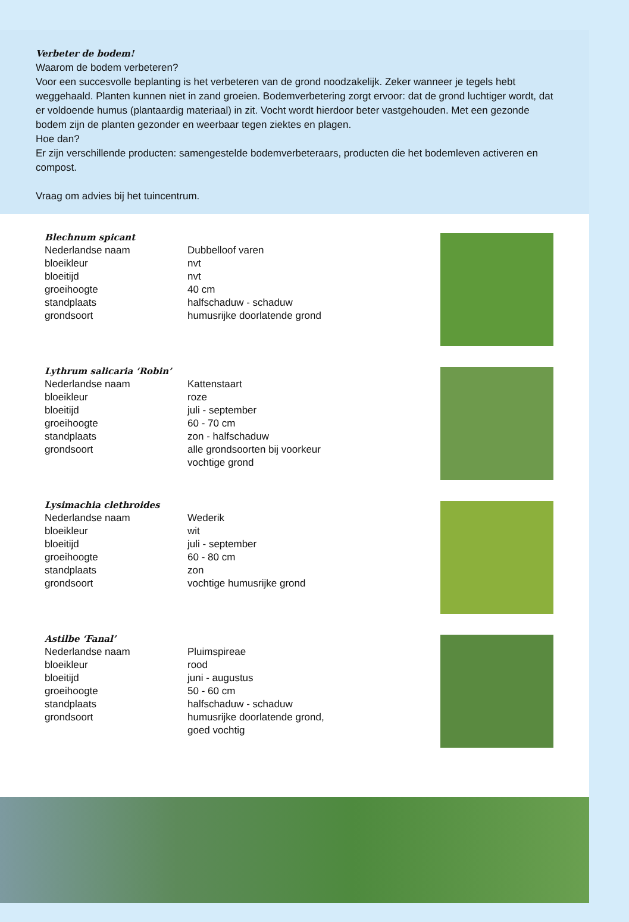Verbeter de bodem!
Waarom de bodem verbeteren?
Voor een succesvolle beplanting is het verbeteren van de grond noodzakelijk. Zeker wanneer je tegels hebt weggehaald. Planten kunnen niet in zand groeien. Bodemverbetering zorgt ervoor: dat de grond luchtiger wordt, dat er voldoende humus (plantaardig materiaal) in zit. Vocht wordt hierdoor beter vastgehouden. Met een gezonde bodem zijn de planten gezonder en weerbaar tegen ziektes en plagen.
Hoe dan?
Er zijn verschillende producten: samengestelde bodemverbeteraars, producten die het bodemleven activeren en compost.
Vraag om advies bij het tuincentrum.
Blechnum spicant
| Nederlandse naam | Dubbelloof varen |
| bloeikleur | nvt |
| bloeitijd | nvt |
| groeihoogte | 40 cm |
| standplaats | halfschaduw - schaduw |
| grondsoort | humusrijke doorlatende grond |
Lythrum salicaria ‘Robin’
| Nederlandse naam | Kattenstaart |
| bloeikleur | roze |
| bloeitijd | juli - september |
| groeihoogte | 60 - 70 cm |
| standplaats | zon - halfschaduw |
| grondsoort | alle grondsoorten bij voorkeur vochtige grond |
Lysimachia clethroides
| Nederlandse naam | Wederik |
| bloeikleur | wit |
| bloeitijd | juli - september |
| groeihoogte | 60 - 80 cm |
| standplaats | zon |
| grondsoort | vochtige humusrijke grond |
Astilbe ‘Fanal’
| Nederlandse naam | Pluimspireae |
| bloeikleur | rood |
| bloeitijd | juni - augustus |
| groeihoogte | 50 - 60 cm |
| standplaats | halfschaduw - schaduw |
| grondsoort | humusrijke doorlatende grond, goed vochtig |